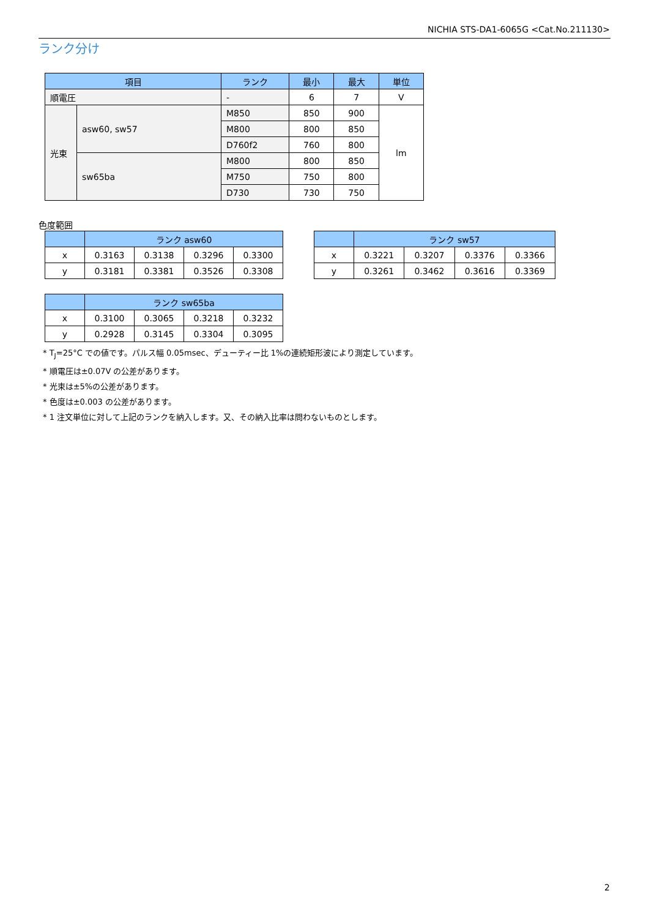NICHIA STS-DA1-6065G <Cat.No.211130>
ランク分け
| 項目 | | ランク | 最小 | 最大 | 単位 |
| --- | --- | --- | --- | --- | --- |
| 順電圧 | | - | 6 | 7 | V |
| 光束 | asw60, sw57 | M850 | 850 | 900 | lm |
| | | M800 | 800 | 850 | |
| | | D760f2 | 760 | 800 | |
| | sw65ba | M800 | 800 | 850 | |
| | | M750 | 750 | 800 | |
| | | D730 | 730 | 750 | |
色度範囲
| | ランク asw60 | | | |
| --- | --- | --- | --- | --- |
| x | 0.3163 | 0.3138 | 0.3296 | 0.3300 |
| y | 0.3181 | 0.3381 | 0.3526 | 0.3308 |
| | ランク sw57 | | | |
| --- | --- | --- | --- | --- |
| x | 0.3221 | 0.3207 | 0.3376 | 0.3366 |
| y | 0.3261 | 0.3462 | 0.3616 | 0.3369 |
| | ランク sw65ba | | | |
| --- | --- | --- | --- | --- |
| x | 0.3100 | 0.3065 | 0.3218 | 0.3232 |
| y | 0.2928 | 0.3145 | 0.3304 | 0.3095 |
* T<sub>J</sub>=25°C での値です。パルス幅 0.05msec、デューティー比 1%の連続矩形波により測定しています。
* 順電圧は±0.07V の公差があります。
* 光束は±5%の公差があります。
* 色度は±0.003 の公差があります。
* 1 注文単位に対して上記のランクを納入します。又、その納入比率は問わないものとします。
2